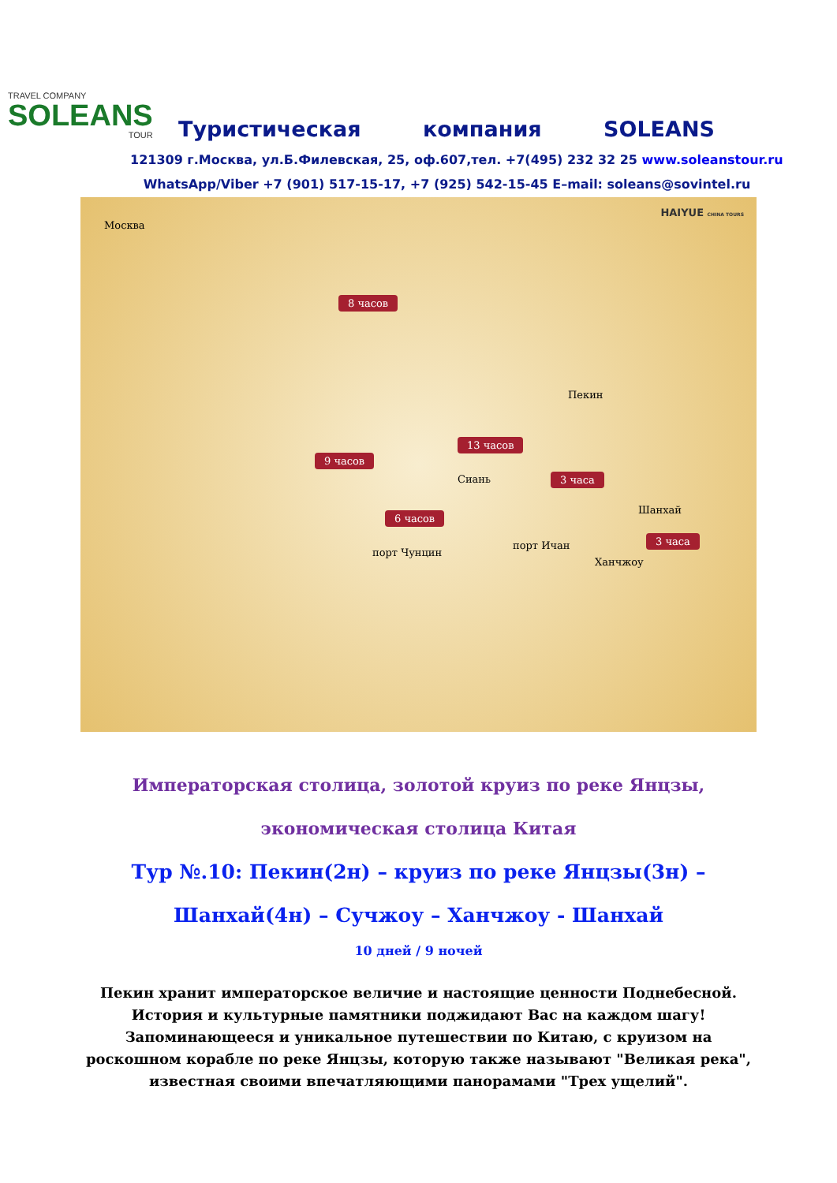TRAVEL COMPANY
SOLEANS
TOUR
Туристическая компания SOLEANS
121309 г.Москва, ул.Б.Филевская, 25, оф.607,тел. +7(495) 232 32 25 www.soleanstour.ru
WhatsApp/Viber +7 (901) 517-15-17, +7 (925) 542-15-45 E–mail: soleans@sovintel.ru
HAIYUE CHINA TOURS
Москва
8 часов
Пекин
13 часов
9 часов
Сиань 3 часа
Шанхай
6 часов
3 часа
порт Ичан
порт Чунцин
Ханчжоу
Императорская столица, золотой круиз по реке Янцзы, экономическая столица Китая
Тур №.10: Пекин(2н) – круиз по реке Янцзы(3н) – Шанхай(4н) – Сучжоу – Ханчжоу - Шанхай
10 дней / 9 ночей
Пекин хранит императорское величие и настоящие ценности Поднебесной. История и культурные памятники поджидают Вас на каждом шагу!
Запоминающееся и уникальное путешествии по Китаю, с круизом на роскошном корабле по реке Янцзы, которую также называют "Великая река", известная своими впечатляющими панорамами "Трех ущелий".